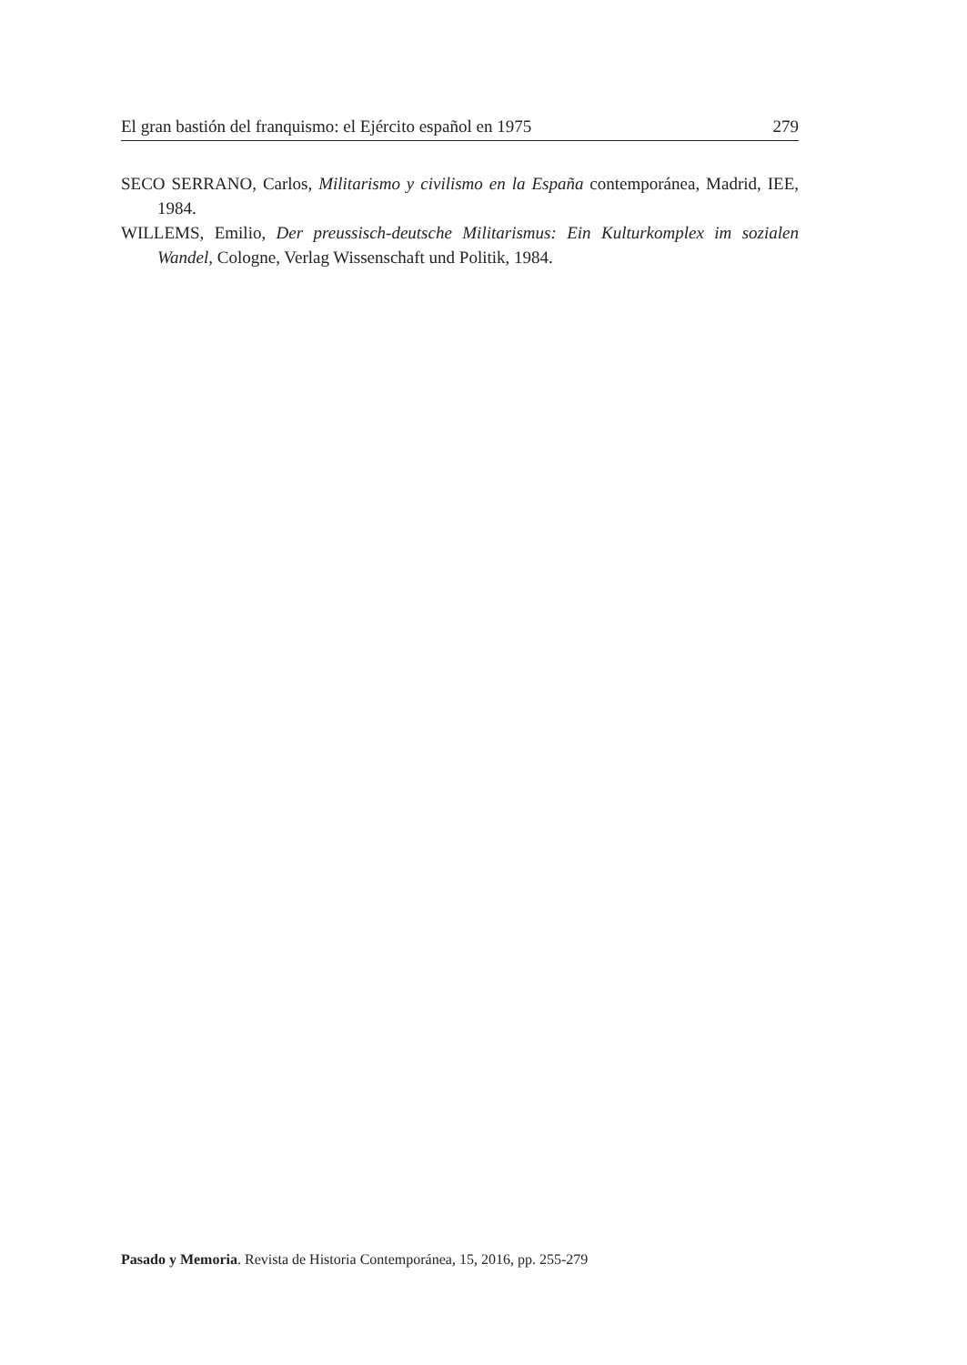El gran bastión del franquismo: el Ejército español en 1975 279
SECO SERRANO, Carlos, Militarismo y civilismo en la España contemporánea, Madrid, IEE, 1984.
WILLEMS, Emilio, Der preussisch-deutsche Militarismus: Ein Kulturkomplex im sozialen Wandel, Cologne, Verlag Wissenschaft und Politik, 1984.
Pasado y Memoria. Revista de Historia Contemporánea, 15, 2016, pp. 255-279